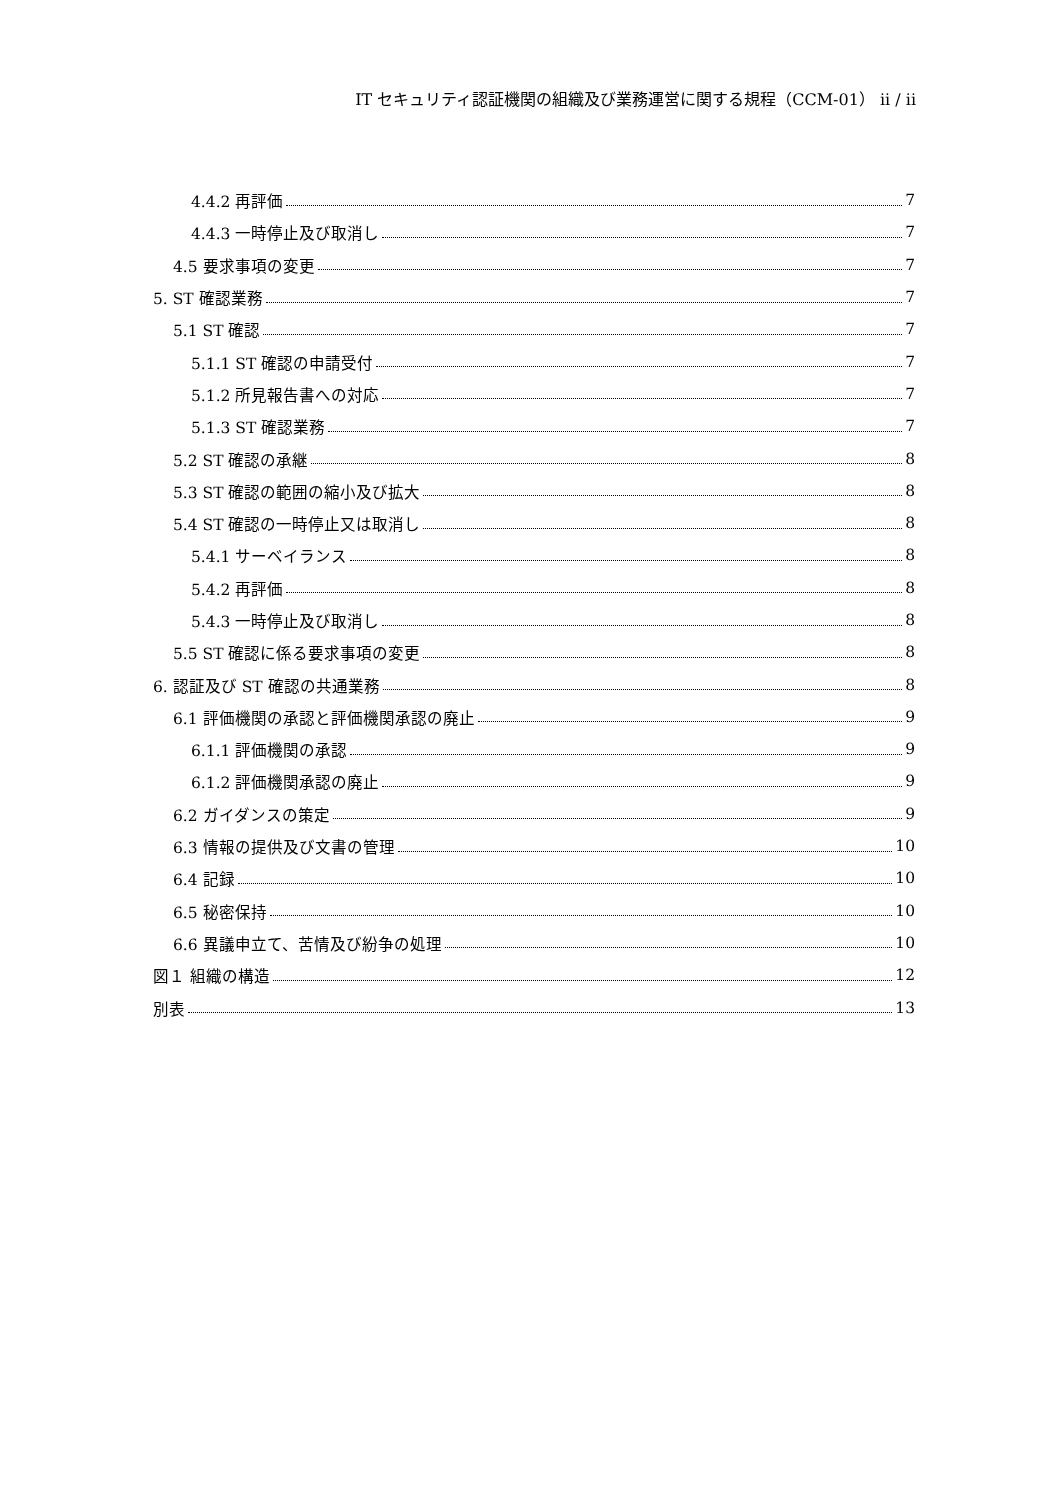IT セキュリティ認証機関の組織及び業務運営に関する規程（CCM-01） ii / ii
4.4.2 再評価 7
4.4.3 一時停止及び取消し 7
4.5 要求事項の変更 7
5. ST 確認業務 7
5.1 ST 確認 7
5.1.1 ST 確認の申請受付 7
5.1.2 所見報告書への対応 7
5.1.3 ST 確認業務 7
5.2 ST 確認の承継 8
5.3 ST 確認の範囲の縮小及び拡大 8
5.4 ST 確認の一時停止又は取消し 8
5.4.1 サーベイランス 8
5.4.2 再評価 8
5.4.3 一時停止及び取消し 8
5.5 ST 確認に係る要求事項の変更 8
6. 認証及び ST 確認の共通業務 8
6.1 評価機関の承認と評価機関承認の廃止 9
6.1.1 評価機関の承認 9
6.1.2 評価機関承認の廃止 9
6.2 ガイダンスの策定 9
6.3 情報の提供及び文書の管理 10
6.4 記録 10
6.5 秘密保持 10
6.6 異議申立て、苦情及び紛争の処理 10
図１ 組織の構造 12
別表 13